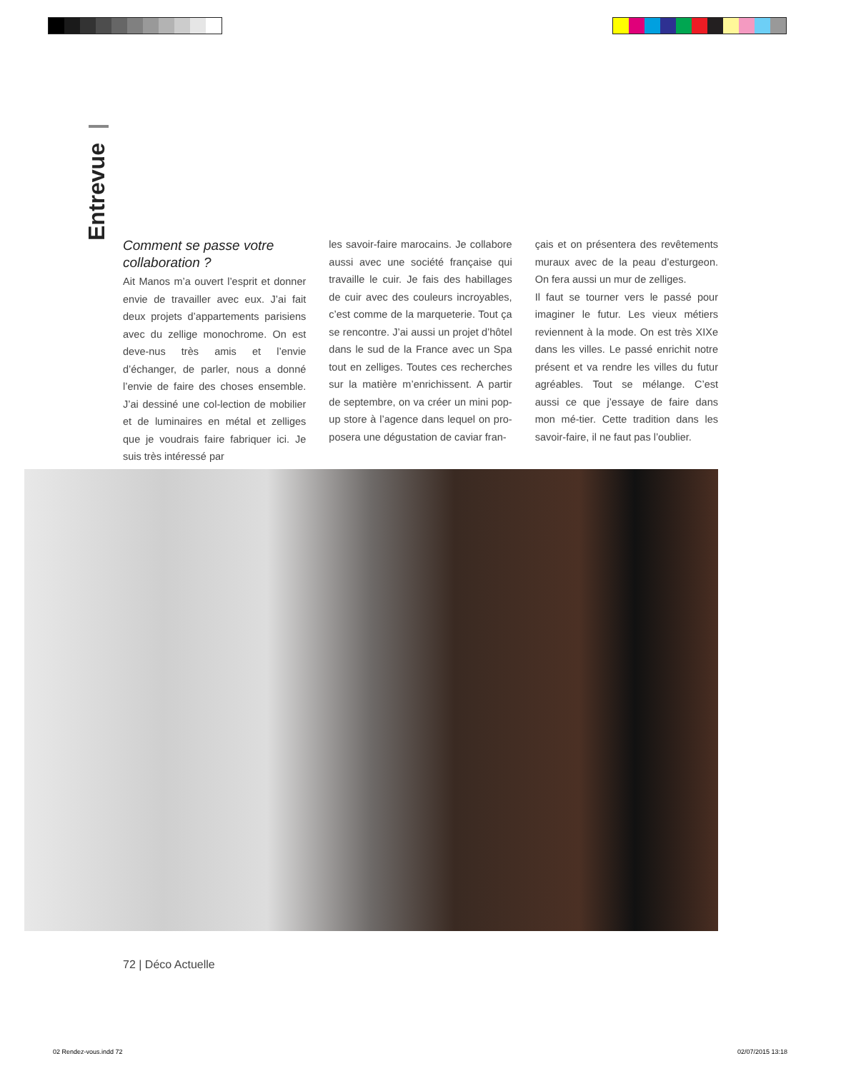Entrevue
Comment se passe votre collaboration ?
Ait Manos m’a ouvert l’esprit et donner envie de travailler avec eux. J’ai fait deux projets d’appartements parisiens avec du zellige monochrome. On est deve-nus très amis et l’envie d’échanger, de parler, nous a donné l’envie de faire des choses ensemble. J’ai dessiné une col-lection de mobilier et de luminaires en métal et zelliges que je voudrais faire fabriquer ici. Je suis très intéressé par
les savoir-faire marocains. Je collabore aussi avec une société française qui travaille le cuir. Je fais des habillages de cuir avec des couleurs incroyables, c’est comme de la marqueterie. Tout ça se rencontre. J’ai aussi un projet d’hôtel dans le sud de la France avec un Spa tout en zelliges. Toutes ces recherches sur la matière m’enrichissent. A partir de septembre, on va créer un mini pop-up store à l’agence dans lequel on pro-posera une dégustation de caviar fran-
çais et on présentera des revêtements muraux avec de la peau d’esturgeon. On fera aussi un mur de zelliges.
Il faut se tourner vers le passé pour imaginer le futur. Les vieux métiers reviennent à la mode. On est très XIXe dans les villes. Le passé enrichit notre présent et va rendre les villes du futur agréables. Tout se mélange. C’est aussi ce que j’essaye de faire dans mon mé-tier. Cette tradition dans les savoir-faire, il ne faut pas l’oublier.
72 | Déco Actuelle
02 Rendez-vous.indd 72 02/07/2015 13:18